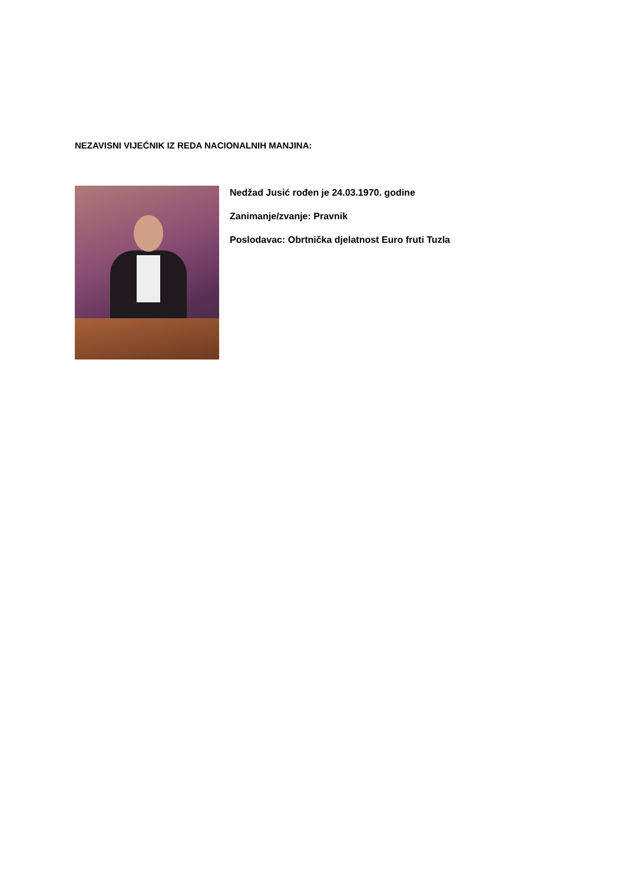NEZAVISNI VIJEĆNIK IZ REDA NACIONALNIH MANJINA:
Nedžad Jusić rođen je 24.03.1970. godine
Zanimanje/zvanje: Pravnik
Poslodavac: Obrtnička djelatnost Euro fruti Tuzla